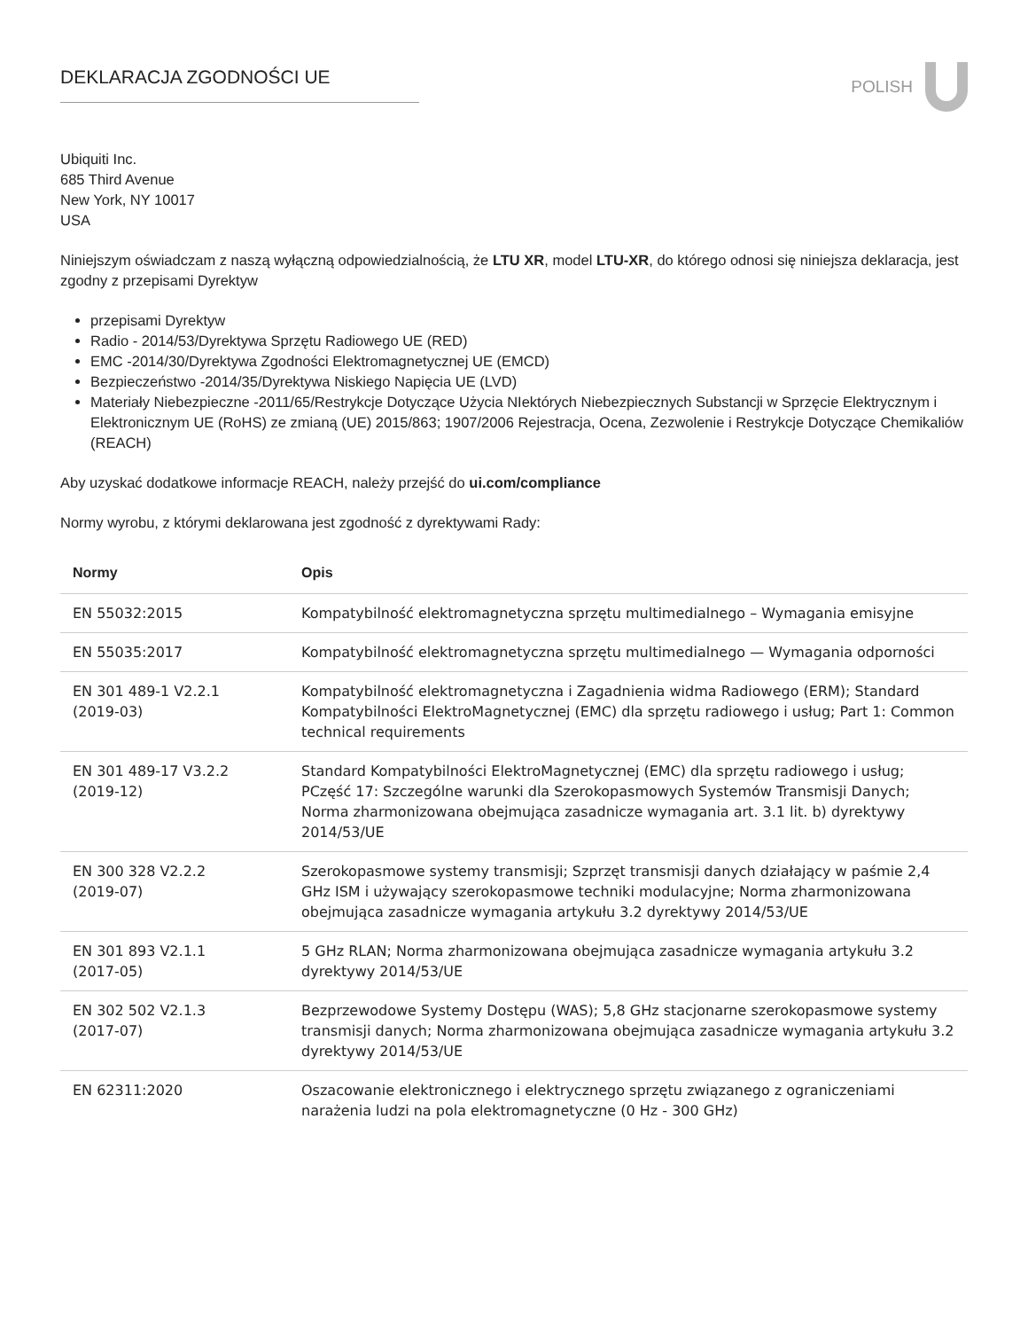DEKLARACJA ZGODNOŚCI UE
POLISH
Ubiquiti Inc.
685 Third Avenue
New York, NY 10017
USA
Niniejszym oświadczam z naszą wyłączną odpowiedzialnością, że LTU XR, model LTU-XR, do którego odnosi się niniejsza deklaracja, jest zgodny z przepisami Dyrektyw
przepisami Dyrektyw
Radio - 2014/53/Dyrektywa Sprzętu Radiowego UE (RED)
EMC -2014/30/Dyrektywa Zgodności Elektromagnetycznej UE (EMCD)
Bezpieczeństwo -2014/35/Dyrektywa Niskiego Napięcia UE (LVD)
Materiały Niebezpieczne -2011/65/Restrykcje Dotyczące Użycia NIektórych Niebezpiecznych Substancji w Sprzęcie Elektrycznym i Elektronicznym UE (RoHS) ze zmianą (UE) 2015/863; 1907/2006 Rejestracja, Ocena, Zezwolenie i Restrykcje Dotyczące Chemikaliów (REACH)
Aby uzyskać dodatkowe informacje REACH, należy przejść do ui.com/compliance
Normy wyrobu, z którymi deklarowana jest zgodność z dyrektywami Rady:
| Normy | Opis |
| --- | --- |
| EN 55032:2015 | Kompatybilność elektromagnetyczna sprzętu multimedialnego – Wymagania emisyjne |
| EN 55035:2017 | Kompatybilność elektromagnetyczna sprzętu multimedialnego — Wymagania odporności |
| EN 301 489-1 V2.2.1 (2019-03) | Kompatybilność elektromagnetyczna i Zagadnienia widma Radiowego (ERM); Standard Kompatybilności ElektroMagnetycznej (EMC) dla sprzętu radiowego i usług; Part 1: Common technical requirements |
| EN 301 489-17 V3.2.2 (2019-12) | Standard Kompatybilności ElektroMagnetycznej (EMC) dla sprzętu radiowego i usług; PCzęść 17: Szczególne warunki dla Szerokopasmowych Systemów Transmisji Danych; Norma zharmonizowana obejmująca zasadnicze wymagania art. 3.1 lit. b) dyrektywy 2014/53/UE |
| EN 300 328 V2.2.2 (2019-07) | Szerokopasmowe systemy transmisji; Szprzęt transmisji danych działający w paśmie 2,4 GHz ISM i używający szerokopasmowe techniki modulacyjne; Norma zharmonizowana obejmująca zasadnicze wymagania artykułu 3.2 dyrektywy 2014/53/UE |
| EN 301 893 V2.1.1 (2017-05) | 5 GHz RLAN; Norma zharmonizowana obejmująca zasadnicze wymagania artykułu 3.2 dyrektywy 2014/53/UE |
| EN 302 502 V2.1.3 (2017-07) | Bezprzewodowe Systemy Dostępu (WAS); 5,8 GHz stacjonarne szerokopasmowe systemy transmisji danych; Norma zharmonizowana obejmująca zasadnicze wymagania artykułu 3.2 dyrektywy 2014/53/UE |
| EN 62311:2020 | Oszacowanie elektronicznego i elektrycznego sprzętu związanego z ograniczeniami narażenia ludzi na pola elektromagnetyczne (0 Hz - 300 GHz) |